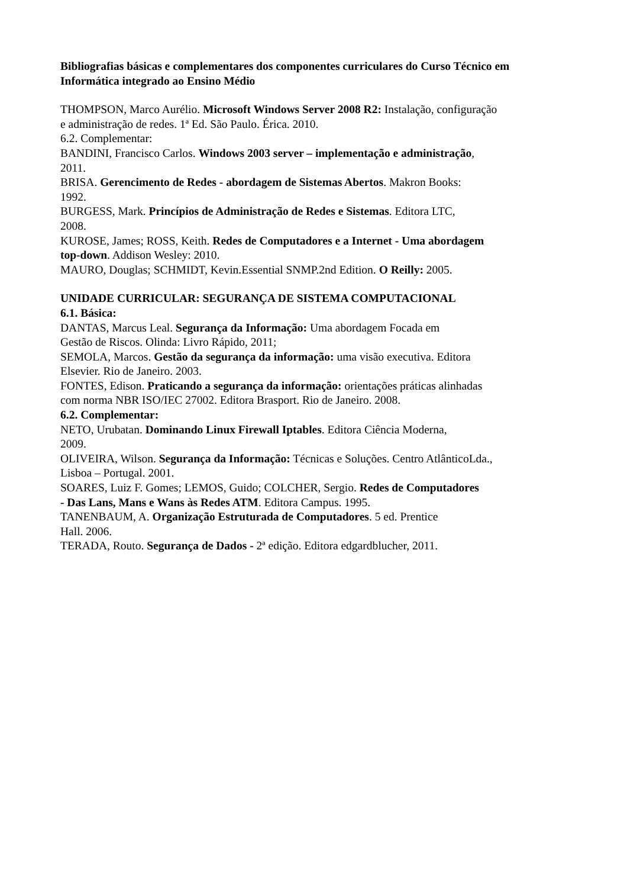Bibliografias básicas e complementares dos componentes curriculares do Curso Técnico em Informática integrado ao Ensino Médio
THOMPSON, Marco Aurélio. Microsoft Windows Server 2008 R2: Instalação, configuração
e administração de redes. 1ª Ed. São Paulo. Érica. 2010.
6.2. Complementar:
BANDINI, Francisco Carlos. Windows 2003 server – implementação e administração,
2011.
BRISA. Gerencimento de Redes - abordagem de Sistemas Abertos. Makron Books:
1992.
BURGESS, Mark. Princípios de Administração de Redes e Sistemas. Editora LTC,
2008.
KUROSE, James; ROSS, Keith. Redes de Computadores e a Internet - Uma abordagem
top-down. Addison Wesley: 2010.
MAURO, Douglas; SCHMIDT, Kevin.Essential SNMP.2nd Edition. O Reilly: 2005.
UNIDADE CURRICULAR: SEGURANÇA DE SISTEMA COMPUTACIONAL
6.1. Básica:
DANTAS, Marcus Leal. Segurança da Informação: Uma abordagem Focada em
Gestão de Riscos. Olinda: Livro Rápido, 2011;
SEMOLA, Marcos. Gestão da segurança da informação: uma visão executiva. Editora
Elsevier. Rio de Janeiro. 2003.
FONTES, Edison. Praticando a segurança da informação: orientações práticas alinhadas
com norma NBR ISO/IEC 27002. Editora Brasport. Rio de Janeiro. 2008.
6.2. Complementar:
NETO, Urubatan. Dominando Linux Firewall Iptables. Editora Ciência Moderna,
2009.
OLIVEIRA, Wilson. Segurança da Informação: Técnicas e Soluções. Centro AtlânticoLda.,
Lisboa – Portugal. 2001.
SOARES, Luiz F. Gomes; LEMOS, Guido; COLCHER, Sergio. Redes de Computadores
- Das Lans, Mans e Wans às Redes ATM. Editora Campus. 1995.
TANENBAUM, A. Organização Estruturada de Computadores. 5 ed. Prentice
Hall. 2006.
TERADA, Routo. Segurança de Dados - 2ª edição. Editora edgardblucher, 2011.